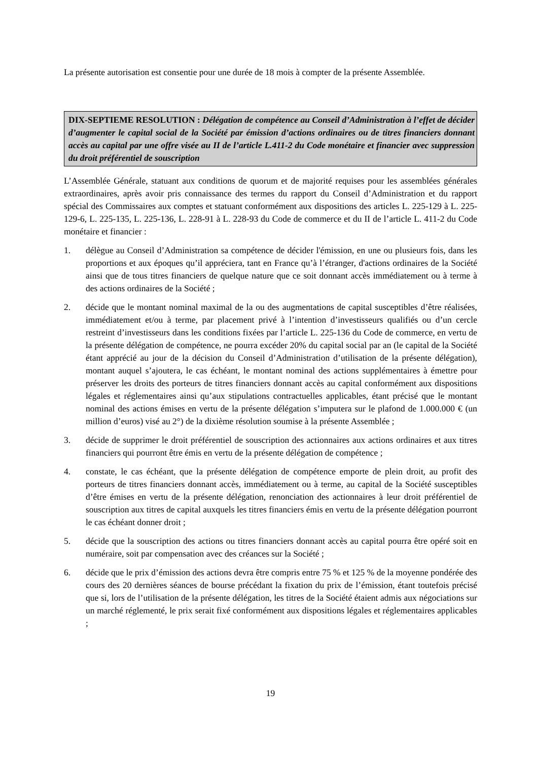La présente autorisation est consentie pour une durée de 18 mois à compter de la présente Assemblée.
DIX-SEPTIEME RESOLUTION : Délégation de compétence au Conseil d’Administration à l’effet de décider d’augmenter le capital social de la Société par émission d’actions ordinaires ou de titres financiers donnant accès au capital par une offre visée au II de l’article L.411-2 du Code monétaire et financier avec suppression du droit préférentiel de souscription
L’Assemblée Générale, statuant aux conditions de quorum et de majorité requises pour les assemblées générales extraordinaires, après avoir pris connaissance des termes du rapport du Conseil d’Administration et du rapport spécial des Commissaires aux comptes et statuant conformément aux dispositions des articles L. 225-129 à L. 225-129-6, L. 225-135, L. 225-136, L. 228-91 à L. 228-93 du Code de commerce et du II de l’article L. 411-2 du Code monétaire et financier :
1. délègue au Conseil d’Administration sa compétence de décider l'émission, en une ou plusieurs fois, dans les proportions et aux époques qu’il appréciera, tant en France qu’à l’étranger, d'actions ordinaires de la Société ainsi que de tous titres financiers de quelque nature que ce soit donnant accès immédiatement ou à terme à des actions ordinaires de la Société ;
2. décide que le montant nominal maximal de la ou des augmentations de capital susceptibles d’être réalisées, immédiatement et/ou à terme, par placement privé à l’intention d’investisseurs qualifiés ou d’un cercle restreint d’investisseurs dans les conditions fixées par l’article L. 225-136 du Code de commerce, en vertu de la présente délégation de compétence, ne pourra excéder 20% du capital social par an (le capital de la Société étant apprécié au jour de la décision du Conseil d’Administration d’utilisation de la présente délégation), montant auquel s’ajoutera, le cas échéant, le montant nominal des actions supplémentaires à émettre pour préserver les droits des porteurs de titres financiers donnant accès au capital conformément aux dispositions légales et réglementaires ainsi qu’aux stipulations contractuelles applicables, étant précisé que le montant nominal des actions émises en vertu de la présente délégation s’imputera sur le plafond de 1.000.000 € (un million d’euros) visé au 2°) de la dixième résolution soumise à la présente Assemblée ;
3. décide de supprimer le droit préférentiel de souscription des actionnaires aux actions ordinaires et aux titres financiers qui pourront être émis en vertu de la présente délégation de compétence ;
4. constate, le cas échéant, que la présente délégation de compétence emporte de plein droit, au profit des porteurs de titres financiers donnant accès, immédiatement ou à terme, au capital de la Société susceptibles d’être émises en vertu de la présente délégation, renonciation des actionnaires à leur droit préférentiel de souscription aux titres de capital auxquels les titres financiers émis en vertu de la présente délégation pourront le cas échéant donner droit ;
5. décide que la souscription des actions ou titres financiers donnant accès au capital pourra être opéré soit en numéraire, soit par compensation avec des créances sur la Société ;
6. décide que le prix d’émission des actions devra être compris entre 75 % et 125 % de la moyenne pondérée des cours des 20 dernières séances de bourse précédant la fixation du prix de l’émission, étant toutefois précisé que si, lors de l’utilisation de la présente délégation, les titres de la Société étaient admis aux négociations sur un marché réglementé, le prix serait fixé conformément aux dispositions légales et réglementaires applicables ;
19